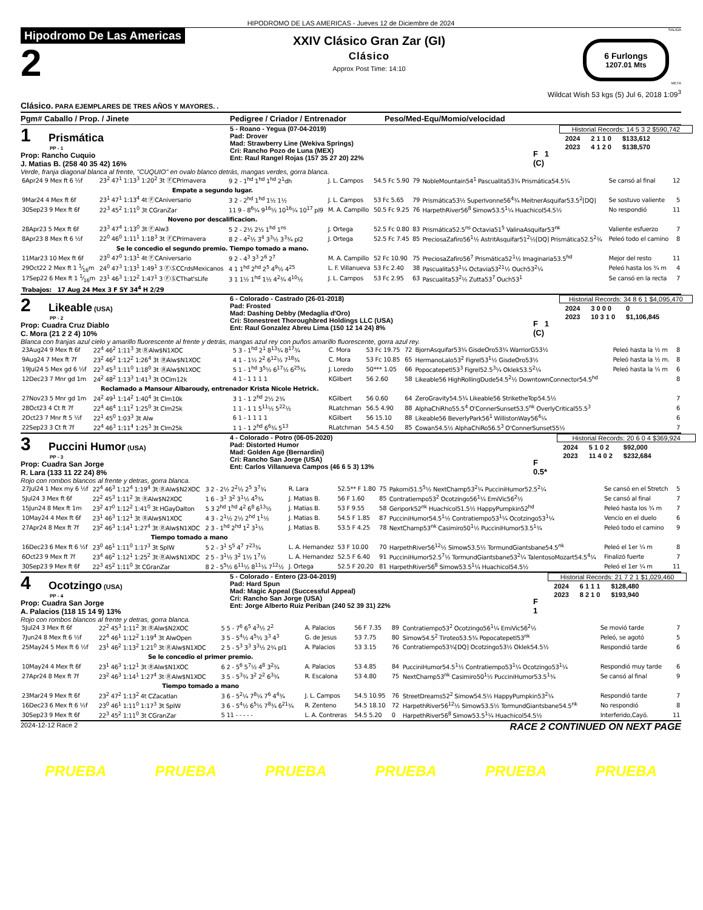HIPODROMO DE LAS AMERICAS - Jueves 12 de Diciembre de 2024
Hipodromo De Las Americas
2
XXIV Clásico Gran Zar (GI)
Clásico
Approx Post Time: 14:10
SALIDA
6 Furlongs
1207.01 Mts
META
Wildcat Wish 53 kgs (5) Jul 6, 2018 1:09<sup>3</sup>
Clásico. PARA EJEMPLARES DE TRES AÑOS Y MAYORES. .
Pgm# Caballo / Prop. / Jinete Pedigree / Criador / Entrenador Peso/Med-Equ/Momio/velocidad
1 Prismática
PP - 1
Prop: Rancho Cuquio
J. Matias B. (258 40 35 42) 16%
5 - Roano - Yegua (07-04-2019)
Pad: Drover
Mad: Strawberry Line (Wekiva Springs)
Cri: Rancho Pozo de Luna (MEX)
Ent: Raul Rangel Rojas (157 35 27 20) 22%
F 1 (C)
Historial Records: 14 5 3 2 $590,742
| 2024 | 2 1 1 0 | $133,612 |
| 2023 | 4 1 2 0 | $138,570 |
Verde, franja diagonal blanca al frente, "CUQUIO" en ovalo blanco detrás, mangas verdes, gorra blanca.
| 6Apr24 9 Mex ft 6 ½f | 23<sup>2</sup> 47<sup>1</sup> 1:13<sup>3</sup> 1:20<sup>2</sup> 3t ⒻCPrimavera | 9 2 - 1<sup>hd</sup> 1<sup>hd</sup> 1<sup>hd</sup> 2<sup>1</sup>dh | J. L. Campos | 54.5 Fc 5.90 | 79 | NobleMountain54<sup>1</sup> Pascualita53¾ Prismática54.5¾ | Se cansó al final | 12 |
| | Empate a segundo lugar. | | | | | | | |
| 9Mar24 4 Mex ft 6f | 23<sup>1</sup> 47<sup>1</sup> 1:13<sup>4</sup> 4t ⒻCAniversario | 3 2 - 2<sup>hd</sup> 1<sup>hd</sup> 1½ 1½ | J. L. Campos | 53 Fc 5.65 | 79 | Prismática53½ SuperIvonne56<sup>4</sup>¾ MeitnerAsquifar53.5<sup>2</sup>[DQ] | Se sostuvo valiente | 5 |
| 30Sep23 9 Mex ft 6f | 22<sup>3</sup> 45<sup>2</sup> 1:11<sup>0</sup> 3t CGranZar | 11 9 - 8<sup>6</sup>¼ 9<sup>16</sup>½ 10<sup>16</sup>¼ 10<sup>17</sup> pl9 | M. A. Campillo | 50.5 Fc 9.25 | 76 | HarpethRiver56<sup>8</sup> Simow53.5<sup>1</sup>¼ Huachicol54.5½ | No respondió | 11 |
| | Noveno por descalificacion. | | | | | | | |
| 28Apr23 5 Mex ft 6f | 23<sup>3</sup> 47<sup>4</sup> 1:13<sup>0</sup> 3t ⒻAlw3 | 5 2 - 2½ 2½ 1<sup>hd</sup> 1<sup>ns</sup> | J. Ortega | 52.5 Fc 0.80 | 83 | Prismática52.5<sup>ns</sup> Octavia51<sup>5</sup> ValinaAsquifar53<sup>nk</sup> | Valiente esfuerzo | 7 |
| 8Apr23 8 Mex ft 6 ½f | 22<sup>0</sup> 46<sup>0</sup> 1:11<sup>1</sup> 1:18<sup>3</sup> 3t ⒻCPrimavera | 8 2 - 4<sup>2</sup>½ 3<sup>4</sup> 3<sup>3</sup>½ 3<sup>3</sup>¾ pl2 | J. Ortega | 52.5 Fc 7.45 | 85 | PreciosaZafiro56<sup>1</sup>½ AstritAsquifar51<sup>2</sup>½[DQ] Prismática52.5<sup>2</sup>¾ | Peleó todo el camino | 8 |
| | Se le concedio el segundo premio. Tiempo tomado a mano. | | | | | | | |
| 11Mar23 10 Mex ft 6f | 23<sup>0</sup> 47<sup>0</sup> 1:13<sup>1</sup> 4t ⒻCAniversario | 9 2 - 4<sup>3</sup> 3<sup>3</sup> 2<sup>6</sup> 2<sup>7</sup> | M. A. Campillo | 52 Fc 10.90 | 75 | PreciosaZafiro56<sup>7</sup> Prismática52<sup>1</sup>½ Imaginaria53.5<sup>hd</sup> | Mejor del resto | 11 |
| 29Oct22 2 Mex ft 1 1⁄16m | 24<sup>0</sup> 47<sup>3</sup> 1:13<sup>1</sup> 1:49<sup>1</sup> 3 ⒻⓈCCrdsMexicanos | 4 1 1<sup>hd</sup> 2<sup>hd</sup> 2<sup>5</sup> 4<sup>9</sup>½ 4<sup>25</sup> | L. F. Villanueva | 53 Fc 2.40 | 38 | Pascualita53<sup>1</sup>¼ Octavia53<sup>21</sup>½ Ouch53<sup>2</sup>¼ | Peleó hasta los ¾ m | 4 |
| 17Sep22 6 Mex ft 1 1⁄16m | 23<sup>1</sup> 46<sup>3</sup> 1:12<sup>2</sup> 1:47<sup>1</sup> 3 ⒻⓈCThat'sLife | 3 1 1½ 1<sup>hd</sup> 1½ 4<sup>2</sup>¾ 4<sup>10</sup>½ | J. L. Campos | 53 Fc 2.95 | 63 | Pascualita53<sup>2</sup>½ Zutta53<sup>7</sup> Ouch53<sup>1</sup> | Se cansó en la recta | 7 |
| Trabajos: 17 Aug 24 Mex 3 F SY 34<sup>4</sup> H 2/29 | | | | | | | | |
2 Likeable (USA)
PP - 2
Prop: Cuadra Cruz Diablo
C. Mora (21 2 2 4) 10%
6 - Colorado - Castrado (26-01-2018)
Pad: Frosted
Mad: Dashing Debby (Medaglia d'Oro)
Cri: Stonestreet Thoroughbred Holdings LLC (USA)
Ent: Raul Gonzalez Abreu Lima (150 12 14 24) 8%
F 1 (C)
Historial Records: 34 8 6 1 $4,095,470
| 2024 | 3 0 0 0 | 0 |
| 2023 | 10 3 1 0 | $1,106,845 |
Blanca con franjas azul cielo y amarillo fluorescente al frente y detrás, mangas azul rey con puños amarillo fluorescente, gorra azul rey.
| 23Aug24 9 Mex ft 6f | 22<sup>4</sup> 46<sup>2</sup> 1:11<sup>3</sup> 3t ⓇAlw$N1XOC | 5 3 - 1<sup>hd</sup> 2<sup>1</sup> 8<sup>13</sup>¾ 8<sup>17</sup>¾ | C. Mora | 53 Fc 19.75 | 72 | BjornAsquifar53¾ GisdeOro53¾ WarriorG53½ | Peleó hasta la ½ m | 8 |
| 9Aug24 7 Mex ft 7f | 23<sup>2</sup> 46<sup>2</sup> 1:12<sup>2</sup> 1:26<sup>4</sup> 3t ⓇAlw$N1XOC | 4 1 - 1½ 2<sup>2</sup> 6<sup>12</sup>½ 7<sup>18</sup>¾ | C. Mora | 53 Fc 10.85 | 65 | HermanoLalo53<sup>2</sup> Figrel53<sup>1</sup>½ GisdeOro53½ | Peleó hasta la ½ m. | 8 |
| 19Jul24 5 Mex gd 6 ½f | 22<sup>3</sup> 45<sup>3</sup> 1:11<sup>0</sup> 1:18<sup>0</sup> 3t ⓇAlw$N1XOC | 5 1 - 1<sup>hd</sup> 3<sup>5</sup>½ 6<sup>17</sup>½ 6<sup>25</sup>¾ | J. Loredo | 50*** 1.05 | 66 | Popocatepetl53<sup>3</sup> Figrel52.5<sup>3</sup>¼ Oklek53.5<sup>2</sup>¼ | Peleó hasta la ½ m | 6 |
| 12Dec23 7 Mnr gd 1m | 24<sup>2</sup> 48<sup>2</sup> 1:13<sup>3</sup> 1:41<sup>3</sup> 3t OClm12k | 4 1 - 1 1 1 1 | KGilbert | 56 2.60 | 58 | Likeable56 HighRollingDude54.5<sup>2</sup>½ DowntownConnector54.5<sup>hd</sup> | | 8 |
| | Reclamado a Mansour Albaroudy, entrenador Krista Nicole Hetrick. | | | | | | | |
| 27Nov23 5 Mnr gd 1m | 24<sup>2</sup> 49<sup>1</sup> 1:14<sup>2</sup> 1:40<sup>4</sup> 3t Clm10k | 3 1 - 1 2<sup>hd</sup> 2½ 2¾ | KGilbert | 56 0.60 | 64 | ZeroGravity54.5¾ Likeable56 StriketheTop54.5½ | | 7 |
| 28Oct23 4 Ct ft 7f | 22<sup>4</sup> 46<sup>4</sup> 1:11<sup>2</sup> 1:25<sup>0</sup> 3t Clm25k | 1 1 - 1 1 5<sup>11</sup>½ 5<sup>22</sup>½ | RLatchman | 56.5 4.90 | 88 | AlphaChiRho55.5<sup>4</sup> O'ConnerSunset53.5<sup>nk</sup> OverlyCritical55.5<sup>3</sup> | | 6 |
| 2Oct23 7 Mnr ft 5 ½f | 22<sup>1</sup> 45<sup>0</sup> 1:03<sup>3</sup> 3t Alw | 6 1 - 1 1 1 1 | KGilbert | 56 15.10 | 88 | Likeable56 BeverlyPark56<sup>1</sup> WillistonWay56<sup>4</sup>¼ | | 6 |
| 22Sep23 3 Ct ft 7f | 22<sup>4</sup> 46<sup>3</sup> 1:11<sup>4</sup> 1:25<sup>3</sup> 3t Clm25k | 1 1 - 1 2<sup>hd</sup> 6<sup>6</sup>¾ 5<sup>13</sup> | RLatchman | 54.5 4.50 | 85 | Cowan54.5½ AlphaChiRo56.5<sup>3</sup> O'ConnerSunset55½ | | 7 |
3 Puccini Humor (USA)
PP - 3
Prop: Cuadra San Jorge
R. Lara (133 11 22 24) 8%
4 - Colorado - Potro (06-05-2020)
Pad: Distorted Humor
Mad: Golden Age (Bernardini)
Cri: Rancho San Jorge (USA)
Ent: Carlos Villanueva Campos (46 6 5 3) 13%
F 0.5*
Historial Records: 20 6 0 4 $369,924
| 2024 | 5 1 0 2 | $92,000 |
| 2023 | 11 4 0 2 | $232,684 |
Rojo con rombos blancos al frente y detras, gorra blanca.
| 27Jul24 1 Mex my 6 ½f | 22<sup>4</sup> 46<sup>3</sup> 1:12<sup>4</sup> 1:19<sup>4</sup> 3t ⓇAlw$N2XOC | 3 2 - 2½ 2<sup>2</sup>½ 2<sup>5</sup> 3<sup>7</sup>¾ | R. Lara | 52.5** F 1.80 | 75 | Pakomi51.5<sup>5</sup>½ NextChamp53<sup>2</sup>¼ PucciniHumor52.5<sup>2</sup>¼ | Se cansó en el Stretch | 5 |
| 5Jul24 3 Mex ft 6f | 22<sup>2</sup> 45<sup>3</sup> 1:11<sup>2</sup> 3t ⓇAlw$N2XOC | 1 6 - 3<sup>1</sup> 3<sup>2</sup> 3<sup>1</sup>½ 4<sup>5</sup>¾ | J. Matias B. | 56 F 1.60 | 85 | Contratiempo53<sup>2</sup> Ocotzingo56<sup>1</sup>¼ EmiVic56<sup>2</sup>½ | Se cansó al final | 7 |
| 15Jun24 8 Mex ft 1m | 23<sup>2</sup> 47<sup>0</sup> 1:12<sup>2</sup> 1:41<sup>0</sup> 3t HGayDalton | 5 3 2<sup>hd</sup> 1<sup>hd</sup> 4<sup>2</sup> 6<sup>8</sup> 6<sup>13</sup>½ | J. Matias B. | 53 F 9.55 | 58 | Geripork52<sup>nk</sup> Huachicol51.5½ HappyPumpkin52<sup>hd</sup> | Peleó hasta los ¾ m | 7 |
| 10May24 4 Mex ft 6f | 23<sup>1</sup> 46<sup>3</sup> 1:12<sup>1</sup> 3t ⓇAlw$N1XOC | 4 3 - 2<sup>1</sup>½ 2½ 2<sup>hd</sup> 1<sup>1</sup>½ | J. Matias B. | 54.5 F 1.85 | 87 | PucciniHumor54.5<sup>1</sup>½ Contratiempo53<sup>1</sup>¼ Ocotzingo53<sup>1</sup>¼ | Vencio en el duelo | 6 |
| 27Apr24 8 Mex ft 7f | 23<sup>2</sup> 46<sup>3</sup> 1:14<sup>1</sup> 1:27<sup>4</sup> 3t ⓇAlw$N1XOC | 2 3 - 1<sup>hd</sup> 2<sup>hd</sup> 1<sup>2</sup> 3<sup>1</sup>½ | J. Matias B. | 53.5 F 4.25 | 78 | NextChamp53<sup>nk</sup> Casimiro50<sup>1</sup>½ PucciniHumor53.5<sup>1</sup>¾ | Peleó todo el camino | 9 |
| | Tiempo tomado a mano | | | | | | | |
| 16Dec23 6 Mex ft 6 ½f | 23<sup>0</sup> 46<sup>1</sup> 1:11<sup>0</sup> 1:17<sup>3</sup> 3t SpIW | 5 2 - 3<sup>1</sup> 5<sup>5</sup> 4<sup>7</sup> 7<sup>23</sup>¾ | L. A. Hernandez | 53 F 10.00 | 70 | HarpethRiver56<sup>12</sup>½ Simow53.5½ TormundGiantsbane54.5<sup>nk</sup> | Peleó el 1er ¼ m | 8 |
| 6Oct23 9 Mex ft 7f | 23<sup>4</sup> 46<sup>2</sup> 1:12<sup>1</sup> 1:25<sup>2</sup> 3t ⓇAlw$N1XOC | 2 5 - 3<sup>1</sup>½ 3<sup>2</sup> 1½ 1<sup>7</sup>½ | L. A. Hernandez | 52.5 F 6.40 | 91 | PucciniHumor52.5<sup>7</sup>½ TormundGiantsbane53<sup>2</sup>¼ TalentosoMozart54.5<sup>4</sup>¼ | Finalizó fuerte | 7 |
| 30Sep23 9 Mex ft 6f | 22<sup>3</sup> 45<sup>2</sup> 1:11<sup>0</sup> 3t CGranZar | 8 2 - 5<sup>5</sup>½ 6<sup>11</sup>½ 8<sup>11</sup>¼ 7<sup>12</sup>½ | J. Ortega | 52.5 F 20.20 | 81 | HarpethRiver56<sup>8</sup> Simow53.5<sup>1</sup>¼ Huachicol54.5½ | Peleó el 1er ¼ m | 11 |
4 Ocotzingo (USA)
PP - 4
Prop: Cuadra San Jorge
A. Palacios (118 15 14 9) 13%
5 - Colorado - Entero (23-04-2019)
Pad: Hard Spun
Mad: Magic Appeal (Successful Appeal)
Cri: Rancho San Jorge (USA)
Ent: Jorge Alberto Ruiz Periban (240 52 39 31) 22%
F 1
Historial Records: 21 7 2 1 $1,029,460
| 2024 | 6 1 1 1 | $128,480 |
| 2023 | 8 2 1 0 | $193,940 |
Rojo con rombos blancos al frente y detras, gorra blanca.
| 5Jul24 3 Mex ft 6f | 22<sup>2</sup> 45<sup>3</sup> 1:11<sup>2</sup> 3t ⓇAlw$N2XOC | 5 5 - 7<sup>6</sup> 6<sup>5</sup> 4<sup>3</sup>½ 2<sup>2</sup> | A. Palacios | 56 F 7.35 | 89 | Contratiempo53<sup>2</sup> Ocotzingo56<sup>1</sup>¼ EmiVic56<sup>2</sup>½ | Se movió tarde | 7 |
| 7Jun24 8 Mex ft 6 ½f | 22<sup>4</sup> 46<sup>1</sup> 1:12<sup>2</sup> 1:19<sup>4</sup> 3t AlwOpen | 3 5 - 5<sup>4</sup>½ 4<sup>5</sup>½ 3<sup>3</sup> 4<sup>3</sup> | G. de Jesus | 53 7.75 | 80 | Simow54.5<sup>2</sup> Tiroteo53.5¾ Popocatepetl53<sup>nk</sup> | Peleó, se agotó | 5 |
| 25May24 5 Mex ft 6 ½f | 23<sup>1</sup> 46<sup>2</sup> 1:13<sup>2</sup> 1:21<sup>0</sup> 3t ⓇAlw$N1XOC | 2 5 - 5<sup>3</sup> 3<sup>3</sup> 3<sup>3</sup>½ 2¾ pl1 | A. Palacios | 53 3.15 | 76 | Contratiempo53¾[DQ] Ocotzingo53½ Oklek54.5½ | Respondió tarde | 6 |
| | Se le concedio el primer premio. | | | | | | | |
| 10May24 4 Mex ft 6f | 23<sup>1</sup> 46<sup>3</sup> 1:12<sup>1</sup> 3t ⓇAlw$N1XOC | 6 2 - 5<sup>6</sup> 5<sup>7</sup>½ 4<sup>8</sup> 3<sup>2</sup>¾ | A. Palacios | 53 4.85 | 84 | PucciniHumor54.5<sup>1</sup>½ Contratiempo53<sup>1</sup>¼ Ocotzingo53<sup>1</sup>¼ | Respondió muy tarde | 6 |
| 27Apr24 8 Mex ft 7f | 23<sup>2</sup> 46<sup>3</sup> 1:14<sup>1</sup> 1:27<sup>4</sup> 3t ⓇAlw$N1XOC | 3 5 - 5<sup>3</sup>¾ 3<sup>2</sup> 2<sup>2</sup> 6<sup>3</sup>¾ | R. Escalona | 53 4.80 | 75 | NextChamp53<sup>nk</sup> Casimiro50<sup>1</sup>½ PucciniHumor53.5<sup>1</sup>¾ | Se cansó al final | 9 |
| | Tiempo tomado a mano | | | | | | | |
| 23Mar24 9 Mex ft 6f | 23<sup>2</sup> 47<sup>2</sup> 1:13<sup>2</sup> 4t CZacatlan | 3 6 - 5<sup>2</sup>¼ 7<sup>8</sup>¼ 7<sup>6</sup> 4<sup>4</sup>¾ | J. L. Campos | 54.5 10.95 | 76 | StreetDreams52<sup>2</sup> Simow54.5½ HappyPumpkin53<sup>2</sup>¼ | Respondió tarde | 7 |
| 16Dec23 6 Mex ft 6 ½f | 23<sup>0</sup> 46<sup>1</sup> 1:11<sup>0</sup> 1:17<sup>3</sup> 3t SpIW | 3 6 - 5<sup>4</sup>½ 6<sup>5</sup>½ 7<sup>8</sup>¾ 6<sup>21</sup>¾ | R. Zenteno | 54.5 18.10 | 72 | HarpethRiver56<sup>12</sup>½ Simow53.5½ TormundGiantsbane54.5<sup>nk</sup> | No respondió | 8 |
| 30Sep23 9 Mex ft 6f | 22<sup>3</sup> 45<sup>2</sup> 1:11<sup>0</sup> 3t CGranZar | 5 11 - - - - - | L. A. Contreras | 54.5 5.20 | 0 | HarpethRiver56<sup>8</sup> Simow53.5<sup>1</sup>¼ Huachicol54.5½ | Interferido,Cayó. | 11 |
2024-12-12 Race 2 RACE 2 CONTINUED ON NEXT PAGE
PRUEBA PRUEBA PRUEBA PRUEBA PRUEBA PRUEBA